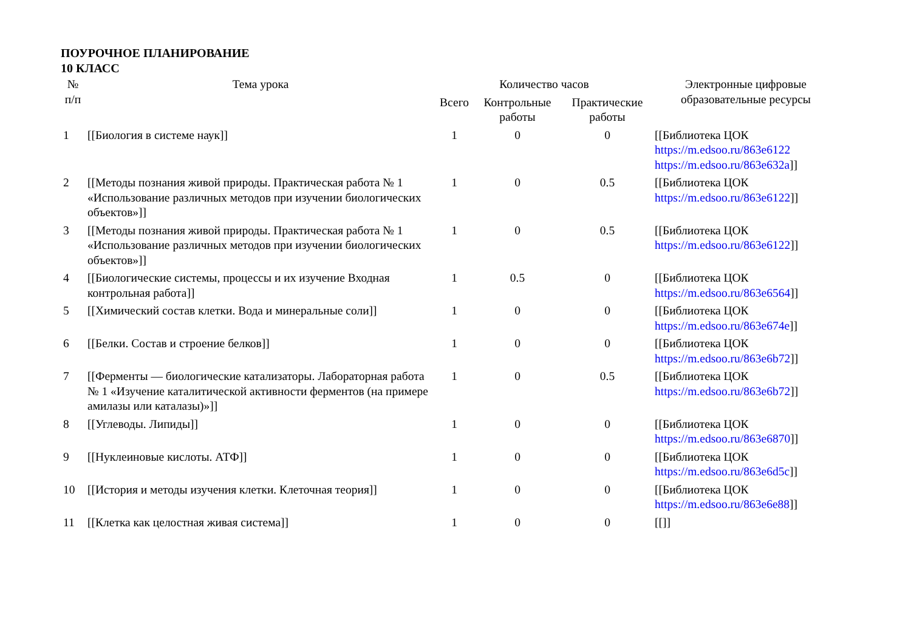ПОУРОЧНОЕ ПЛАНИРОВАНИЕ
10 КЛАСС
| № п/п | Тема урока | Количество часов | | | Электронные цифровые образовательные ресурсы |
| --- | --- | --- | --- | --- | --- |
| | | Всего | Контрольные работы | Практические работы | |
| 1 | [[Биология в системе наук]] | 1 | 0 | 0 | [[Библиотека ЦОК https://m.edsoo.ru/863e6122 https://m.edsoo.ru/863e632a ]] |
| 2 | [[Методы познания живой природы. Практическая работа № 1 «Использование различных методов при изучении биологических объектов»]] | 1 | 0 | 0.5 | [[Библиотека ЦОК https://m.edsoo.ru/863e6122 ]] |
| 3 | [[Методы познания живой природы. Практическая работа № 1 «Использование различных методов при изучении биологических объектов»]] | 1 | 0 | 0.5 | [[Библиотека ЦОК https://m.edsoo.ru/863e6122 ]] |
| 4 | [[Биологические системы, процессы и их изучение Входная контрольная работа]] | 1 | 0.5 | 0 | [[Библиотека ЦОК https://m.edsoo.ru/863e6564 ]] |
| 5 | [[Химический состав клетки. Вода и минеральные соли]] | 1 | 0 | 0 | [[Библиотека ЦОК https://m.edsoo.ru/863e674e ]] |
| 6 | [[Белки. Состав и строение белков]] | 1 | 0 | 0 | [[Библиотека ЦОК https://m.edsoo.ru/863e6b72 ]] |
| 7 | [[Ферменты — биологические катализаторы. Лабораторная работа № 1 «Изучение каталитической активности ферментов (на примере амилазы или каталазы)»]] | 1 | 0 | 0.5 | [[Библиотека ЦОК https://m.edsoo.ru/863e6b72 ]] |
| 8 | [[Углеводы. Липиды]] | 1 | 0 | 0 | [[Библиотека ЦОК https://m.edsoo.ru/863e6870 ]] |
| 9 | [[Нуклеиновые кислоты. АТФ]] | 1 | 0 | 0 | [[Библиотека ЦОК https://m.edsoo.ru/863e6d5c ]] |
| 10 | [[История и методы изучения клетки. Клеточная теория]] | 1 | 0 | 0 | [[Библиотека ЦОК https://m.edsoo.ru/863e6e88 ]] |
| 11 | [[Клетка как целостная живая система]] | 1 | 0 | 0 | [[]] |